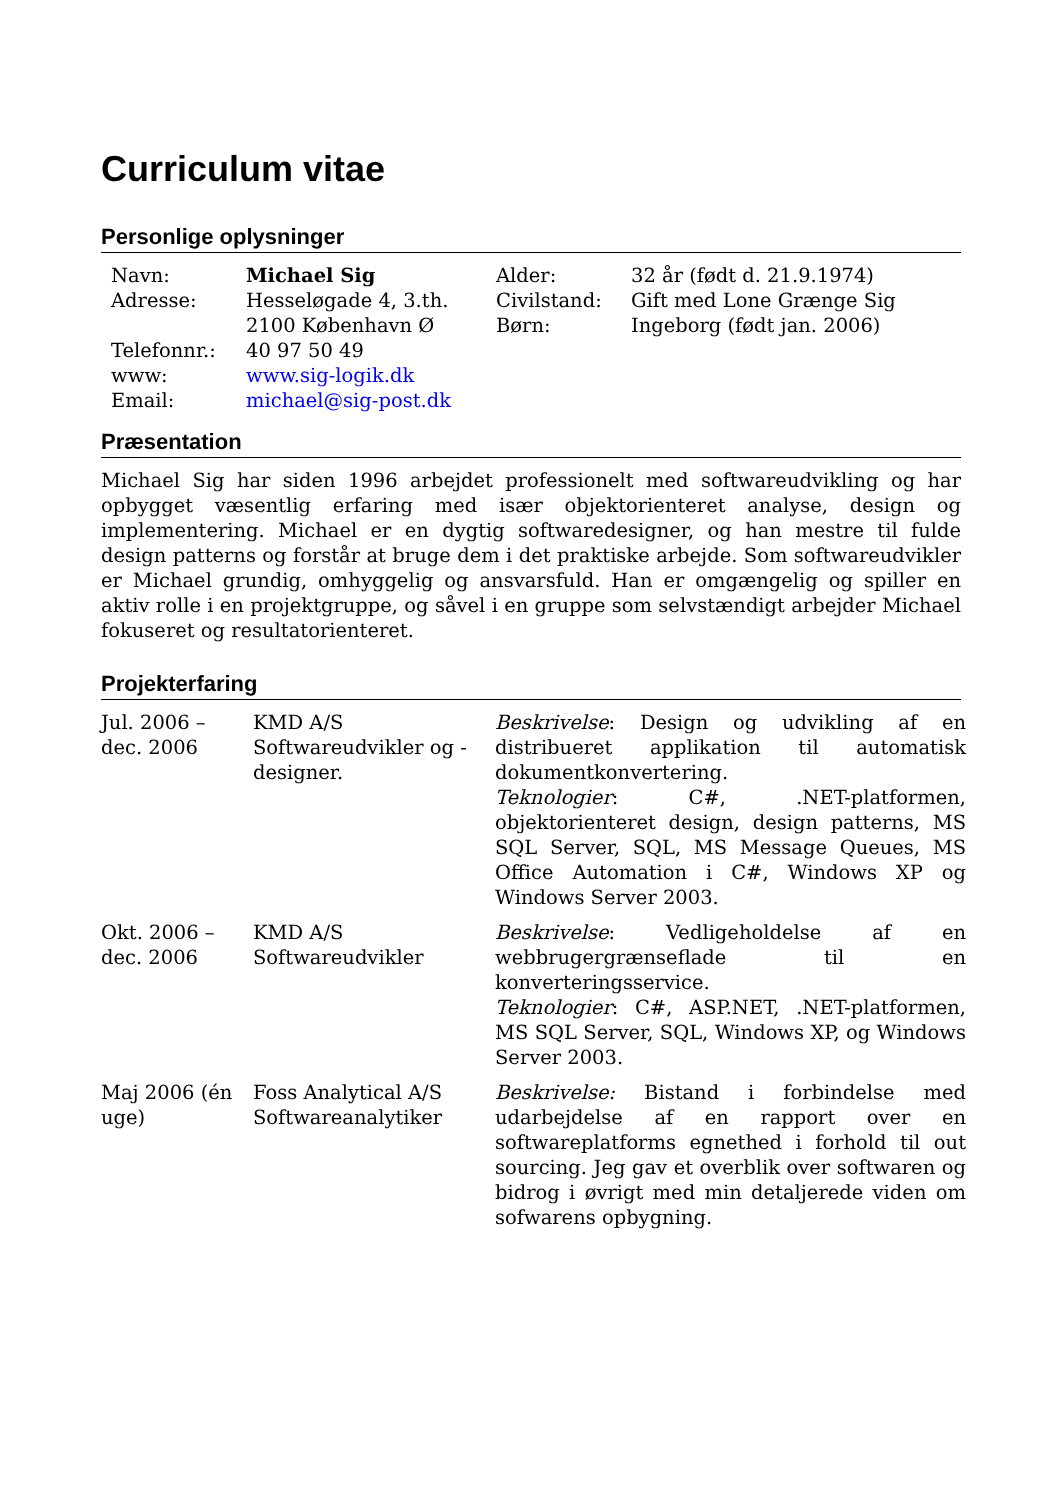Curriculum vitae
Personlige oplysninger
| Navn: | Michael Sig | Alder: | 32 år (født d. 21.9.1974) |
| Adresse: | Hesseløgade 4, 3.th. 2100 København Ø | Civilstand: Børn: | Gift med Lone Grænge Sig Ingeborg (født jan. 2006) |
| Telefonnr.: | 40 97 50 49 | | |
| www: | www.sig-logik.dk | | |
| Email: | michael@sig-post.dk | | |
Præsentation
Michael Sig har siden 1996 arbejdet professionelt med softwareudvikling og har opbygget væsentlig erfaring med især objektorienteret analyse, design og implementering. Michael er en dygtig softwaredesigner, og han mestre til fulde design patterns og forstår at bruge dem i det praktiske arbejde. Som softwareudvikler er Michael grundig, omhyggelig og ansvarsfuld. Han er omgængelig og spiller en aktiv rolle i en projektgruppe, og såvel i en gruppe som selvstændigt arbejder Michael fokuseret og resultatorienteret.
Projekterfaring
| Jul. 2006 – dec. 2006 | KMD A/S Softwareudvikler og -designer. | Beskrivelse : Design og udvikling af en distribueret applikation til automatisk dokumentkonvertering. Teknologier : C#, .NET-platformen, objektorienteret design, design patterns, MS SQL Server, SQL, MS Message Queues, MS Office Automation i C#, Windows XP og Windows Server 2003. |
| Okt. 2006 – dec. 2006 | KMD A/S Softwareudvikler | Beskrivelse : Vedligeholdelse af en webbrugergrænseflade til en konverteringsservice. Teknologier : C#, ASP.NET, .NET-platformen, MS SQL Server, SQL, Windows XP, og Windows Server 2003. |
| Maj 2006 (én uge) | Foss Analytical A/S Softwareanalytiker | Beskrivelse: Bistand i forbindelse med udarbejdelse af en rapport over en softwareplatforms egnethed i forhold til out sourcing. Jeg gav et overblik over softwaren og bidrog i øvrigt med min detaljerede viden om sofwarens opbygning. |